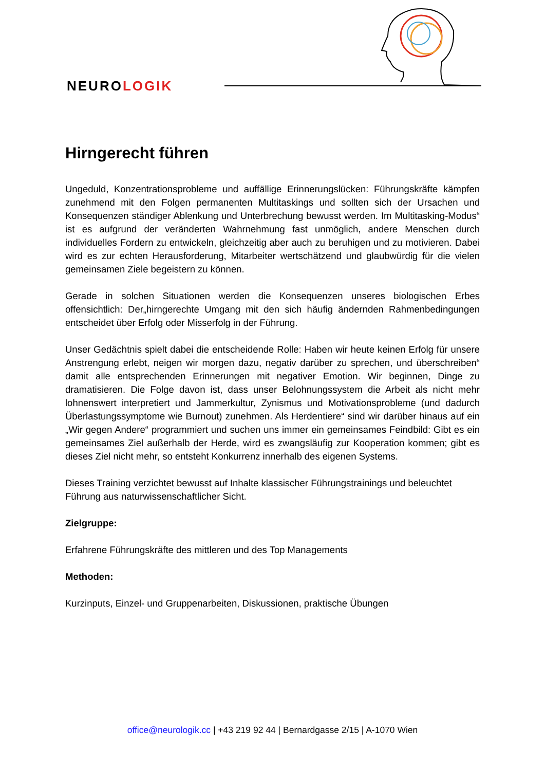NEUROLOGIK
Hirngerecht führen
Ungeduld, Konzentrationsprobleme und auffällige Erinnerungslücken: Führungskräfte kämpfen zunehmend mit den Folgen permanenten Multitaskings und sollten sich der Ursachen und Konsequenzen ständiger Ablenkung und Unterbrechung bewusst werden. Im Multitasking-Modus“ ist es aufgrund der veränderten Wahrnehmung fast unmöglich, andere Menschen durch individuelles Fordern zu entwickeln, gleichzeitig aber auch zu beruhigen und zu motivieren. Dabei wird es zur echten Herausforderung, Mitarbeiter wertschätzend und glaubwürdig für die vielen gemeinsamen Ziele begeistern zu können.
Gerade in solchen Situationen werden die Konsequenzen unseres biologischen Erbes offensichtlich: Der„hirngerechte Umgang mit den sich häufig ändernden Rahmenbedingungen entscheidet über Erfolg oder Misserfolg in der Führung.
Unser Gedächtnis spielt dabei die entscheidende Rolle: Haben wir heute keinen Erfolg für unsere Anstrengung erlebt, neigen wir morgen dazu, negativ darüber zu sprechen, und überschreiben“ damit alle entsprechenden Erinnerungen mit negativer Emotion. Wir beginnen, Dinge zu dramatisieren. Die Folge davon ist, dass unser Belohnungssystem die Arbeit als nicht mehr lohnenswert interpretiert und Jammerkultur, Zynismus und Motivationsprobleme (und dadurch Überlastungssymptome wie Burnout) zunehmen. Als Herdentiere“ sind wir darüber hinaus auf ein „Wir gegen Andere“ programmiert und suchen uns immer ein gemeinsames Feindbild: Gibt es ein gemeinsames Ziel außerhalb der Herde, wird es zwangsläufig zur Kooperation kommen; gibt es dieses Ziel nicht mehr, so entsteht Konkurrenz innerhalb des eigenen Systems.
Dieses Training verzichtet bewusst auf Inhalte klassischer Führungstrainings und beleuchtet Führung aus naturwissenschaftlicher Sicht.
Zielgruppe:
Erfahrene Führungskräfte des mittleren und des Top Managements
Methoden:
Kurzinputs, Einzel- und Gruppenarbeiten, Diskussionen, praktische Übungen
office@neurologik.cc | +43 219 92 44 | Bernardgasse 2/15 | A-1070 Wien